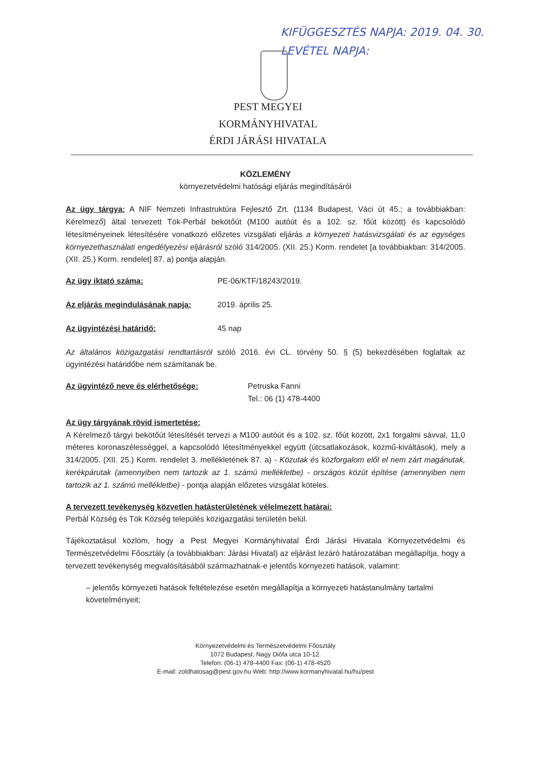KIFÜGGESZTÉS NAPJA: 2019. 04. 30.
LEVÉTEL NAPJA:
PEST MEGYEI
KORMÁNYHIVATAL
ÉRDI JÁRÁSI HIVATALA
KÖZLEMÉNY
környezetvédelmi hatósági eljárás megindításáról
Az ügy tárgya: A NIF Nemzeti Infrastruktúra Fejlesztő Zrt. (1134 Budapest, Váci út 45.; a továbbiakban: Kérelmező) által tervezett Tök-Perbál bekötőút (M100 autóút és a 102. sz. főút között) és kapcsolódó létesítményeinek létesítésére vonatkozó előzetes vizsgálati eljárás a környezeti hatásvizsgálati és az egységes környezethasználati engedélyezési eljárásról szóló 314/2005. (XII. 25.) Korm. rendelet [a továbbiakban: 314/2005. (XII. 25.) Korm. rendelet] 87. a) pontja alapján.
Az ügy iktató száma: PE-06/KTF/18243/2019.
Az eljárás megindulásának napja: 2019. április 25.
Az ügyintézési határidő: 45 nap
Az általános közigazgatási rendtartásról szóló 2016. évi CL. törvény 50. § (5) bekezdésében foglaltak az ügyintézési határidőbe nem számítanak be.
Az ügyintéző neve és elérhetősége: Petruska Fanni
Tel.: 06 (1) 478-4400
Az ügy tárgyának rövid ismertetése:
A Kérelmező tárgyi bekötőút létesítését tervezi a M100 autóút és a 102. sz. főút között, 2x1 forgalmi sávval, 11,0 méteres koronaszélességgel, a kapcsolódó létesítményekkel együtt (útcsatlakozások, közmű-kiváltások), mely a 314/2005. (XII. 25.) Korm. rendelet 3. mellékletének 87. a) - Közutak és közforgalom elől el nem zárt magánutak, kerékpárutak (amennyiben nem tartozik az 1. számú mellékletbe) - országos közút építése (amennyiben nem tartozik az 1. számú mellékletbe) - pontja alapján előzetes vizsgálat köteles.
A tervezett tevékenység közvetlen hatásterületének vélelmezett határai:
Perbál Község és Tök Község település közigazgatási területén belül.
Tájékoztatásul közlöm, hogy a Pest Megyei Kormányhivatal Érdi Járási Hivatala Környezetvédelmi és Természetvédelmi Főosztály (a továbbiakban: Járási Hivatal) az eljárást lezáró határozatában megállapítja, hogy a tervezett tevékenység megvalósításából származhatnak-e jelentős környezeti hatások, valamint:
– jelentős környezeti hatások feltételezése esetén megállapítja a környezeti hatástanulmány tartalmi követelményeit;
Környezetvédelmi és Természetvédelmi Főosztály
1072 Budapest, Nagy Diófa utca 10-12.
Telefon: (06-1) 478-4400 Fax: (06-1) 478-4520
E-mail: zoldhatosag@pest.gov.hu Web: http://www.kormanyhivatal.hu/hu/pest